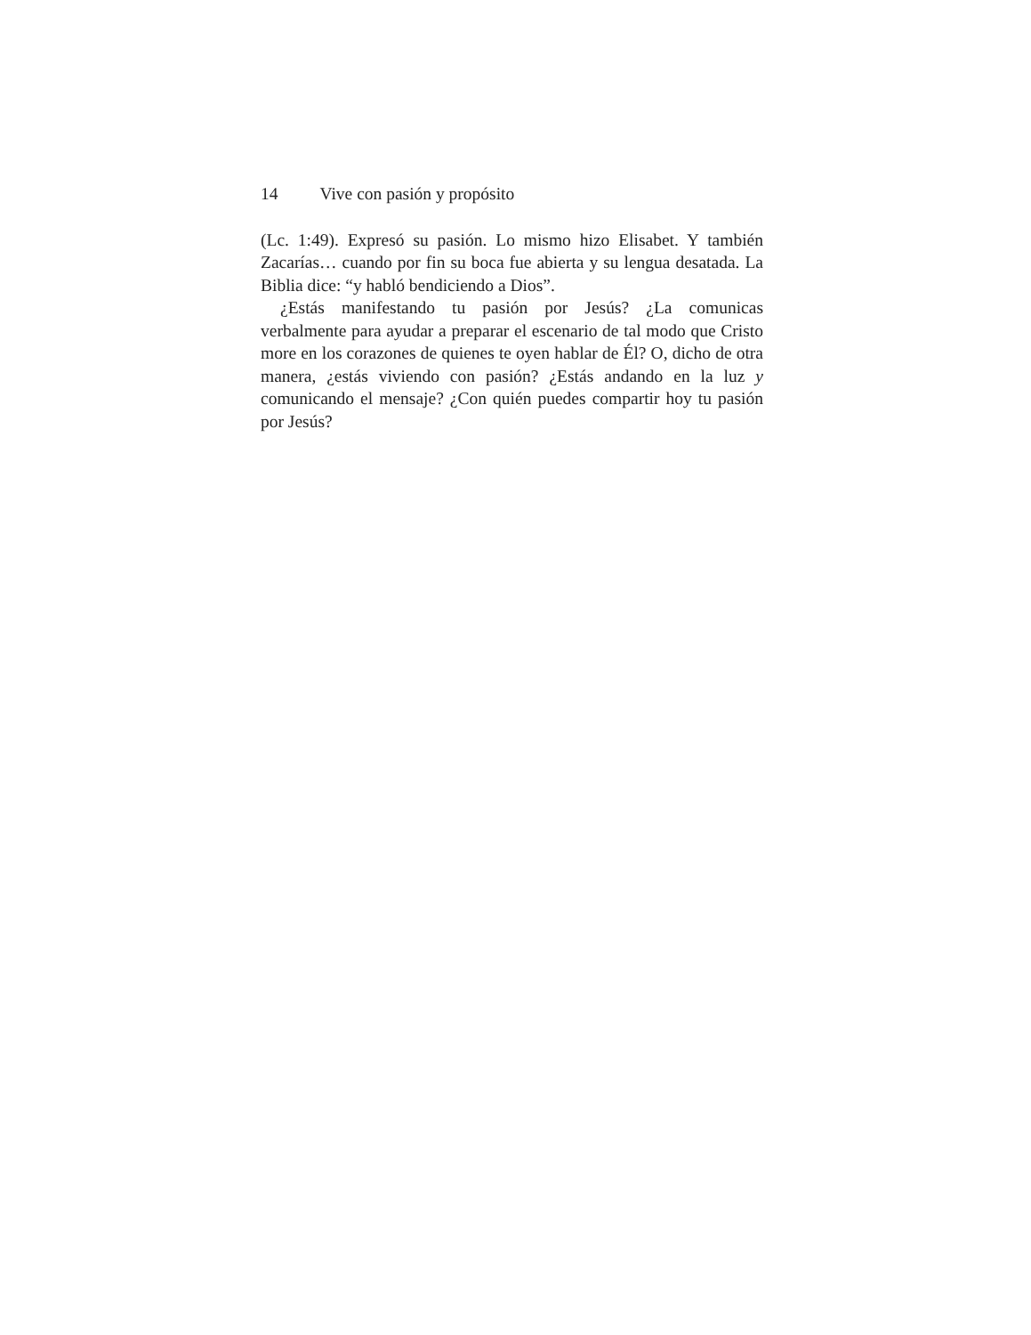14 Vive con pasión y propósito
(Lc. 1:49). Expresó su pasión. Lo mismo hizo Elisabet. Y también Zacarías… cuando por fin su boca fue abierta y su lengua desatada. La Biblia dice: “y habló bendiciendo a Dios”.
¿Estás manifestando tu pasión por Jesús? ¿La comunicas verbalmente para ayudar a preparar el escenario de tal modo que Cristo more en los corazones de quienes te oyen hablar de Él? O, dicho de otra manera, ¿estás viviendo con pasión? ¿Estás andando en la luz y comunicando el mensaje? ¿Con quién puedes compartir hoy tu pasión por Jesús?